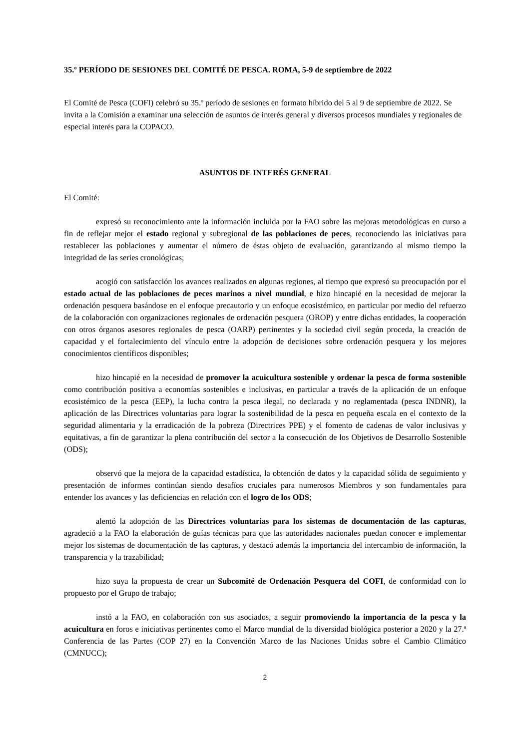35.º PERÍODO DE SESIONES DEL COMITÉ DE PESCA. ROMA, 5-9 de septiembre de 2022
El Comité de Pesca (COFI) celebró su 35.º período de sesiones en formato híbrido del 5 al 9 de septiembre de 2022. Se invita a la Comisión a examinar una selección de asuntos de interés general y diversos procesos mundiales y regionales de especial interés para la COPACO.
ASUNTOS DE INTERÉS GENERAL
El Comité:
expresó su reconocimiento ante la información incluida por la FAO sobre las mejoras metodológicas en curso a fin de reflejar mejor el estado regional y subregional de las poblaciones de peces, reconociendo las iniciativas para restablecer las poblaciones y aumentar el número de éstas objeto de evaluación, garantizando al mismo tiempo la integridad de las series cronológicas;
acogió con satisfacción los avances realizados en algunas regiones, al tiempo que expresó su preocupación por el estado actual de las poblaciones de peces marinos a nivel mundial, e hizo hincapié en la necesidad de mejorar la ordenación pesquera basándose en el enfoque precautorio y un enfoque ecosistémico, en particular por medio del refuerzo de la colaboración con organizaciones regionales de ordenación pesquera (OROP) y entre dichas entidades, la cooperación con otros órganos asesores regionales de pesca (OARP) pertinentes y la sociedad civil según proceda, la creación de capacidad y el fortalecimiento del vínculo entre la adopción de decisiones sobre ordenación pesquera y los mejores conocimientos científicos disponibles;
hizo hincapié en la necesidad de promover la acuicultura sostenible y ordenar la pesca de forma sostenible como contribución positiva a economías sostenibles e inclusivas, en particular a través de la aplicación de un enfoque ecosistémico de la pesca (EEP), la lucha contra la pesca ilegal, no declarada y no reglamentada (pesca INDNR), la aplicación de las Directrices voluntarias para lograr la sostenibilidad de la pesca en pequeña escala en el contexto de la seguridad alimentaria y la erradicación de la pobreza (Directrices PPE) y el fomento de cadenas de valor inclusivas y equitativas, a fin de garantizar la plena contribución del sector a la consecución de los Objetivos de Desarrollo Sostenible (ODS);
observó que la mejora de la capacidad estadística, la obtención de datos y la capacidad sólida de seguimiento y presentación de informes continúan siendo desafíos cruciales para numerosos Miembros y son fundamentales para entender los avances y las deficiencias en relación con el logro de los ODS;
alentó la adopción de las Directrices voluntarias para los sistemas de documentación de las capturas, agradeció a la FAO la elaboración de guías técnicas para que las autoridades nacionales puedan conocer e implementar mejor los sistemas de documentación de las capturas, y destacó además la importancia del intercambio de información, la transparencia y la trazabilidad;
hizo suya la propuesta de crear un Subcomité de Ordenación Pesquera del COFI, de conformidad con lo propuesto por el Grupo de trabajo;
instó a la FAO, en colaboración con sus asociados, a seguir promoviendo la importancia de la pesca y la acuicultura en foros e iniciativas pertinentes como el Marco mundial de la diversidad biológica posterior a 2020 y la 27.ª Conferencia de las Partes (COP 27) en la Convención Marco de las Naciones Unidas sobre el Cambio Climático (CMNUCC);
2